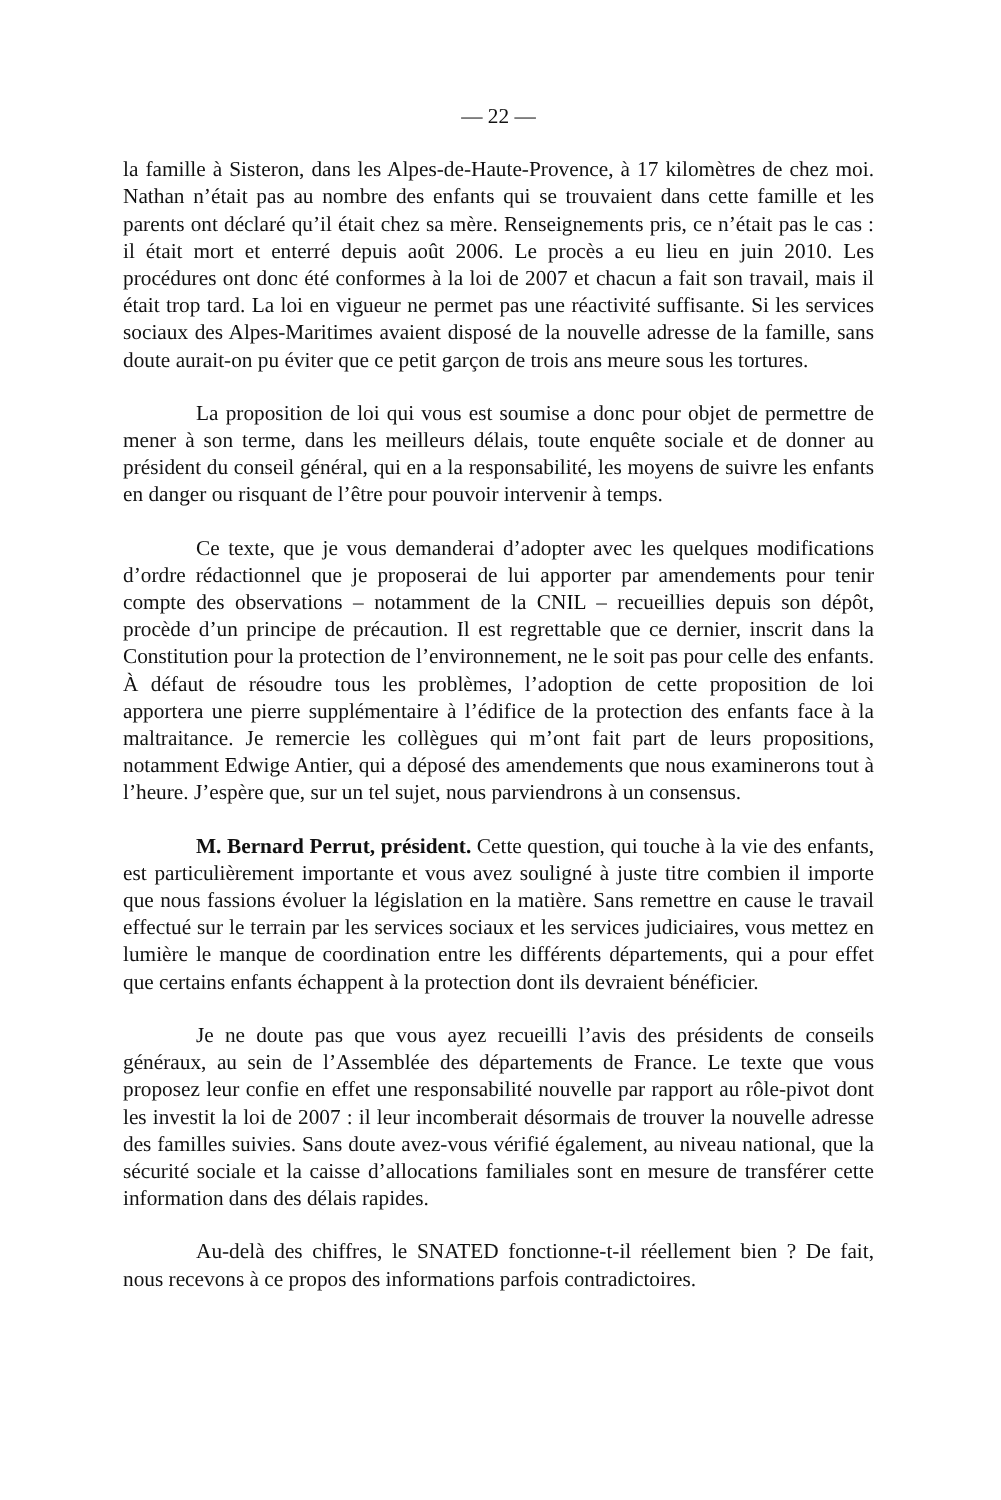— 22 —
la famille à Sisteron, dans les Alpes-de-Haute-Provence, à 17 kilomètres de chez moi. Nathan n’était pas au nombre des enfants qui se trouvaient dans cette famille et les parents ont déclaré qu’il était chez sa mère. Renseignements pris, ce n’était pas le cas : il était mort et enterré depuis août 2006. Le procès a eu lieu en juin 2010. Les procédures ont donc été conformes à la loi de 2007 et chacun a fait son travail, mais il était trop tard. La loi en vigueur ne permet pas une réactivité suffisante. Si les services sociaux des Alpes-Maritimes avaient disposé de la nouvelle adresse de la famille, sans doute aurait-on pu éviter que ce petit garçon de trois ans meure sous les tortures.
La proposition de loi qui vous est soumise a donc pour objet de permettre de mener à son terme, dans les meilleurs délais, toute enquête sociale et de donner au président du conseil général, qui en a la responsabilité, les moyens de suivre les enfants en danger ou risquant de l’être pour pouvoir intervenir à temps.
Ce texte, que je vous demanderai d’adopter avec les quelques modifications d’ordre rédactionnel que je proposerai de lui apporter par amendements pour tenir compte des observations – notamment de la CNIL – recueillies depuis son dépôt, procède d’un principe de précaution. Il est regrettable que ce dernier, inscrit dans la Constitution pour la protection de l’environnement, ne le soit pas pour celle des enfants. À défaut de résoudre tous les problèmes, l’adoption de cette proposition de loi apportera une pierre supplémentaire à l’édifice de la protection des enfants face à la maltraitance. Je remercie les collègues qui m’ont fait part de leurs propositions, notamment Edwige Antier, qui a déposé des amendements que nous examinerons tout à l’heure. J’espère que, sur un tel sujet, nous parviendrons à un consensus.
M. Bernard Perrut, président. Cette question, qui touche à la vie des enfants, est particulièrement importante et vous avez souligné à juste titre combien il importe que nous fassions évoluer la législation en la matière. Sans remettre en cause le travail effectué sur le terrain par les services sociaux et les services judiciaires, vous mettez en lumière le manque de coordination entre les différents départements, qui a pour effet que certains enfants échappent à la protection dont ils devraient bénéficier.
Je ne doute pas que vous ayez recueilli l’avis des présidents de conseils généraux, au sein de l’Assemblée des départements de France. Le texte que vous proposez leur confie en effet une responsabilité nouvelle par rapport au rôle-pivot dont les investit la loi de 2007 : il leur incomberait désormais de trouver la nouvelle adresse des familles suivies. Sans doute avez-vous vérifié également, au niveau national, que la sécurité sociale et la caisse d’allocations familiales sont en mesure de transférer cette information dans des délais rapides.
Au-delà des chiffres, le SNATED fonctionne-t-il réellement bien ? De fait, nous recevons à ce propos des informations parfois contradictoires.